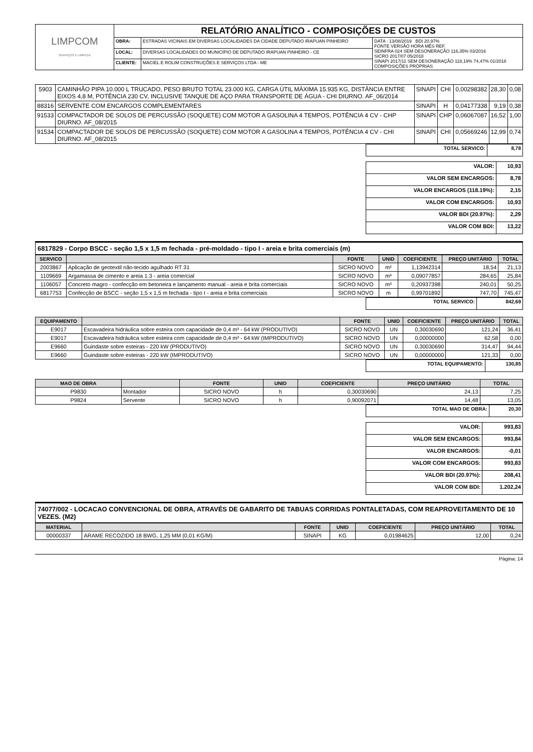| LIMPCOM SERVIÇOS E LIMPEZA | RELATÓRIO ANALÍTICO - COMPOSIÇÕES DE CUSTOS | | |
| | OBRA: | ESTRADAS VICINAIS EM DIVERSAS LOCALIDADES DA CIDADE DEPUTADO IRAPUAN PINHEIRO | DATA : 13/08/2019 BDI 20,97% FONTE VERSÃO HORA MÊS REF. SEINFRA 024 SEM DESONERAÇÃO 116,35% 03/2016 SICRO 2017/07 05/2018 SINAPI 2017/11 SEM DESONERAÇÃO 118,19% 74,47% 01/2018 COMPOSIÇÕES PRÓPRIAS |
| | LOCAL: | DIVERSAS LOCALIDADES DO MUNICÍPIO DE DEPUTADO IRAPUAN PINHEIRO - CE | |
| | CLIENTE: | MACIEL E ROLIM CONSTRUÇÕES E SERVIÇOS LTDA - ME | |
| 5903 | CAMINHÃO PIPA 10.000 L TRUCADO, PESO BRUTO TOTAL 23.000 KG, CARGA ÚTIL MÁXIMA 15.935 KG, DISTÂNCIA ENTRE EIXOS 4,8 M, POTÊNCIA 230 CV, INCLUSIVE TANQUE DE AÇO PARA TRANSPORTE DE ÁGUA - CHI DIURNO. AF_06/2014 | SINAPI | CHI | 0,00298382 | 28,30 | 0,08 |
| 88316 | SERVENTE COM ENCARGOS COMPLEMENTARES | SINAPI | H | 0,04177338 | 9,19 | 0,38 |
| 91533 | COMPACTADOR DE SOLOS DE PERCUSSÃO (SOQUETE) COM MOTOR A GASOLINA 4 TEMPOS, POTÊNCIA 4 CV - CHP DIURNO. AF_08/2015 | SINAPI | CHP | 0,06067087 | 16,52 | 1,00 |
| 91534 | COMPACTADOR DE SOLOS DE PERCUSSÃO (SOQUETE) COM MOTOR A GASOLINA 4 TEMPOS, POTÊNCIA 4 CV - CHI DIURNO. AF_08/2015 | SINAPI | CHI | 0,05669246 | 12,99 | 0,74 |
| TOTAL SERVICO: | 8,78 |
| VALOR: | 10,93 |
| VALOR SEM ENCARGOS: | 8,78 |
| VALOR ENCARGOS (118.19%): | 2,15 |
| VALOR COM ENCARGOS: | 10,93 |
| VALOR BDI (20.97%): | 2,29 |
| VALOR COM BDI: | 13,22 |
6817829 - Corpo BSCC - seção 1,5 x 1,5 m fechada - pré-moldado - tipo I - areia e brita comerciais (m)
| SERVICO | | FONTE | UNID | COEFICIENTE | PREÇO UNITÁRIO | TOTAL |
| --- | --- | --- | --- | --- | --- | --- |
| 2003867 | Aplicação de geotextil não-tecido agulhado RT 31 | SICRO NOVO | m² | 1,13942314 | 18,54 | 21,13 |
| 1109669 | Argamassa de cimento e areia 1:3 - areia comercial | SICRO NOVO | m³ | 0,09077857 | 284,65 | 25,84 |
| 1106057 | Concreto magro - confecção em betoneira e lançamento manual - areia e brita comerciais | SICRO NOVO | m³ | 0,20937398 | 240,01 | 50,25 |
| 6817753 | Confecção de BSCC - seção 1,5 x 1,5 m fechada - tipo I - areia e brita comerciais | SICRO NOVO | m | 0,99701892 | 747,70 | 745,47 |
| TOTAL SERVICO: | 842,69 |
| EQUIPAMENTO | | FONTE | UNID | COEFICIENTE | PREÇO UNITÁRIO | TOTAL |
| --- | --- | --- | --- | --- | --- | --- |
| E9017 | Escavadeira hidráulica sobre esteira com capacidade de 0,4 m³ - 64 kW (PRODUTIVO) | SICRO NOVO | UN | 0,30030690 | 121,24 | 36,41 |
| E9017 | Escavadeira hidráulica sobre esteira com capacidade de 0,4 m³ - 64 kW (IMPRODUTIVO) | SICRO NOVO | UN | 0,00000000 | 62,58 | 0,00 |
| E9660 | Guindaste sobre esteiras - 220 kW (PRODUTIVO) | SICRO NOVO | UN | 0,30030690 | 314,47 | 94,44 |
| E9660 | Guindaste sobre esteiras - 220 kW (IMPRODUTIVO) | SICRO NOVO | UN | 0,00000000 | 121,33 | 0,00 |
| TOTAL EQUIPAMENTO: | 130,85 |
| MAO DE OBRA | | FONTE | UNID | COEFICIENTE | PREÇO UNITÁRIO | TOTAL |
| --- | --- | --- | --- | --- | --- | --- |
| P9830 | Montador | SICRO NOVO | h | 0,30030690 | 24,13 | 7,25 |
| P9824 | Servente | SICRO NOVO | h | 0,90092071 | 14,48 | 13,05 |
| TOTAL MAO DE OBRA: | 20,30 |
| VALOR: | 993,83 |
| VALOR SEM ENCARGOS: | 993,84 |
| VALOR ENCARGOS: | -0,01 |
| VALOR COM ENCARGOS: | 993,83 |
| VALOR BDI (20.97%): | 208,41 |
| VALOR COM BDI: | 1.202,24 |
74077/002 - LOCACAO CONVENCIONAL DE OBRA, ATRAVÉS DE GABARITO DE TABUAS CORRIDAS PONTALETADAS, COM REAPROVEITAMENTO DE 10 VEZES. (M2)
| MATERIAL | | FONTE | UNID | COEFICIENTE | PREÇO UNITÁRIO | TOTAL |
| --- | --- | --- | --- | --- | --- | --- |
| 00000337 | ARAME RECOZIDO 18 BWG, 1,25 MM (0,01 KG/M) | SINAPI | KG | 0,01984625 | 12,00 | 0,24 |
Página: 14